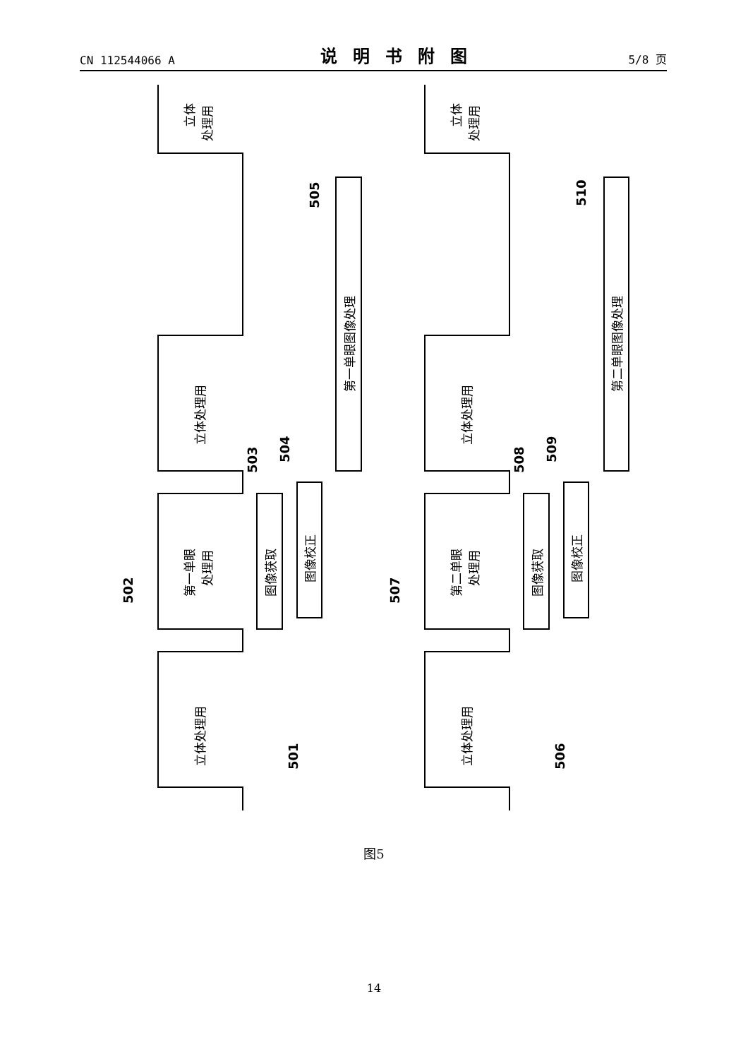CN 112544066 A 说明书附图 5/8 页
立体
处理用
立体处理用
第一单眼
处理用
立体处理用
图像获取
图像校正
第一单眼图像处理
立体
处理用
立体处理用
第二单眼
处理用
立体处理用
图像获取
图像校正
第二单眼图像处理
501
502
503
504
505
506
507
508
509
510
图5
14